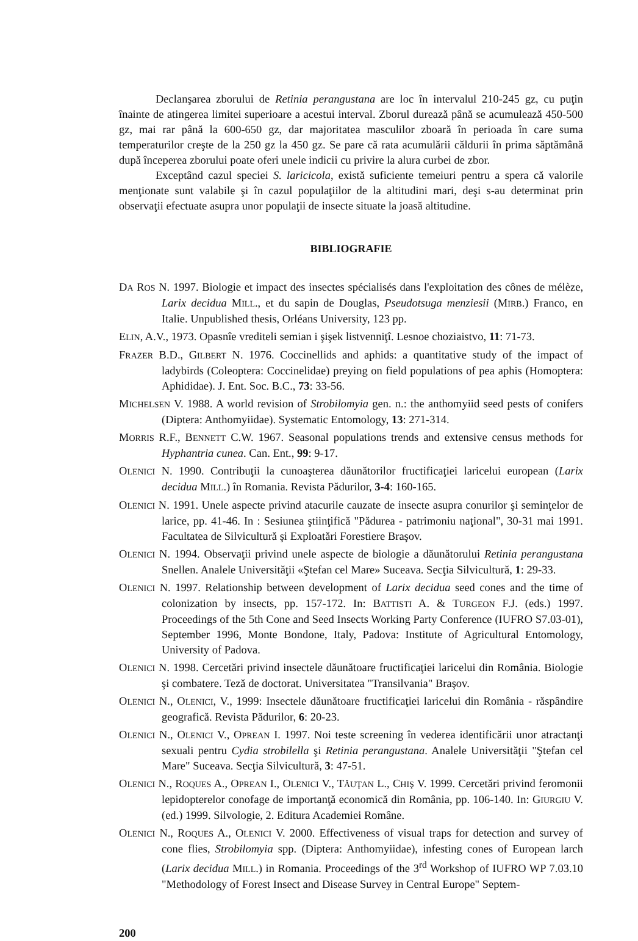Declanşarea zborului de Retinia perangustana are loc în intervalul 210-245 gz, cu puţin înainte de atingerea limitei superioare a acestui interval. Zborul durează până se acumulează 450-500 gz, mai rar până la 600-650 gz, dar majoritatea masculilor zboară în perioada în care suma temperaturilor creşte de la 250 gz la 450 gz. Se pare că rata acumulării căldurii în prima săptămână după începerea zborului poate oferi unele indicii cu privire la alura curbei de zbor.
Exceptând cazul speciei S. laricicola, există suficiente temeiuri pentru a spera că valorile menţionate sunt valabile şi în cazul populaţiilor de la altitudini mari, deşi s-au determinat prin observaţii efectuate asupra unor populaţii de insecte situate la joasă altitudine.
BIBLIOGRAFIE
DA ROS N. 1997. Biologie et impact des insectes spécialisés dans l'exploitation des cônes de mélèze, Larix decidua MILL., et du sapin de Douglas, Pseudotsuga menziesii (MIRB.) Franco, en Italie. Unpublished thesis, Orléans University, 123 pp.
ELIN, A.V., 1973. Opasnîe vrediteli semian i şişek listvenniţî. Lesnoe choziaistvo, 11: 71-73.
FRAZER B.D., GILBERT N. 1976. Coccinellids and aphids: a quantitative study of the impact of ladybirds (Coleoptera: Coccinelidae) preying on field populations of pea aphis (Homoptera: Aphididae). J. Ent. Soc. B.C., 73: 33-56.
MICHELSEN V. 1988. A world revision of Strobilomyia gen. n.: the anthomyiid seed pests of conifers (Diptera: Anthomyiidae). Systematic Entomology, 13: 271-314.
MORRIS R.F., BENNETT C.W. 1967. Seasonal populations trends and extensive census methods for Hyphantria cunea. Can. Ent., 99: 9-17.
OLENICI N. 1990. Contribuţii la cunoaşterea dăunătorilor fructificaţiei laricelui european (Larix decidua MILL.) în Romania. Revista Pădurilor, 3-4: 160-165.
OLENICI N. 1991. Unele aspecte privind atacurile cauzate de insecte asupra conurilor şi seminţelor de larice, pp. 41-46. In : Sesiunea ştiinţifică "Pădurea - patrimoniu naţional", 30-31 mai 1991. Facultatea de Silvicultură şi Exploatări Forestiere Braşov.
OLENICI N. 1994. Observaţii privind unele aspecte de biologie a dăunătorului Retinia perangustana Snellen. Analele Universităţii «Ştefan cel Mare» Suceava. Secţia Silvicultură, 1: 29-33.
OLENICI N. 1997. Relationship between development of Larix decidua seed cones and the time of colonization by insects, pp. 157-172. In: BATTISTI A. & TURGEON F.J. (eds.) 1997. Proceedings of the 5th Cone and Seed Insects Working Party Conference (IUFRO S7.03-01), September 1996, Monte Bondone, Italy, Padova: Institute of Agricultural Entomology, University of Padova.
OLENICI N. 1998. Cercetări privind insectele dăunătoare fructificaţiei laricelui din România. Biologie şi combatere. Teză de doctorat. Universitatea "Transilvania" Braşov.
OLENICI N., OLENICI, V., 1999: Insectele dăunătoare fructificaţiei laricelui din România - răspândire geografică. Revista Pădurilor, 6: 20-23.
OLENICI N., OLENICI V., OPREAN I. 1997. Noi teste screening în vederea identificării unor atractanţi sexuali pentru Cydia strobilella şi Retinia perangustana. Analele Universităţii "Ştefan cel Mare" Suceava. Secţia Silvicultură, 3: 47-51.
OLENICI N., ROQUES A., OPREAN I., OLENICI V., TĂUŢAN L., CHIŞ V. 1999. Cercetări privind feromonii lepidopterelor conofage de importanţă economică din România, pp. 106-140. In: GIURGIU V. (ed.) 1999. Silvologie, 2. Editura Academiei Române.
OLENICI N., ROQUES A., OLENICI V. 2000. Effectiveness of visual traps for detection and survey of cone flies, Strobilomyia spp. (Diptera: Anthomyiidae), infesting cones of European larch (Larix decidua MILL.) in Romania. Proceedings of the 3<sup>rd</sup> Workshop of IUFRO WP 7.03.10 "Methodology of Forest Insect and Disease Survey in Central Europe" Septem-
200